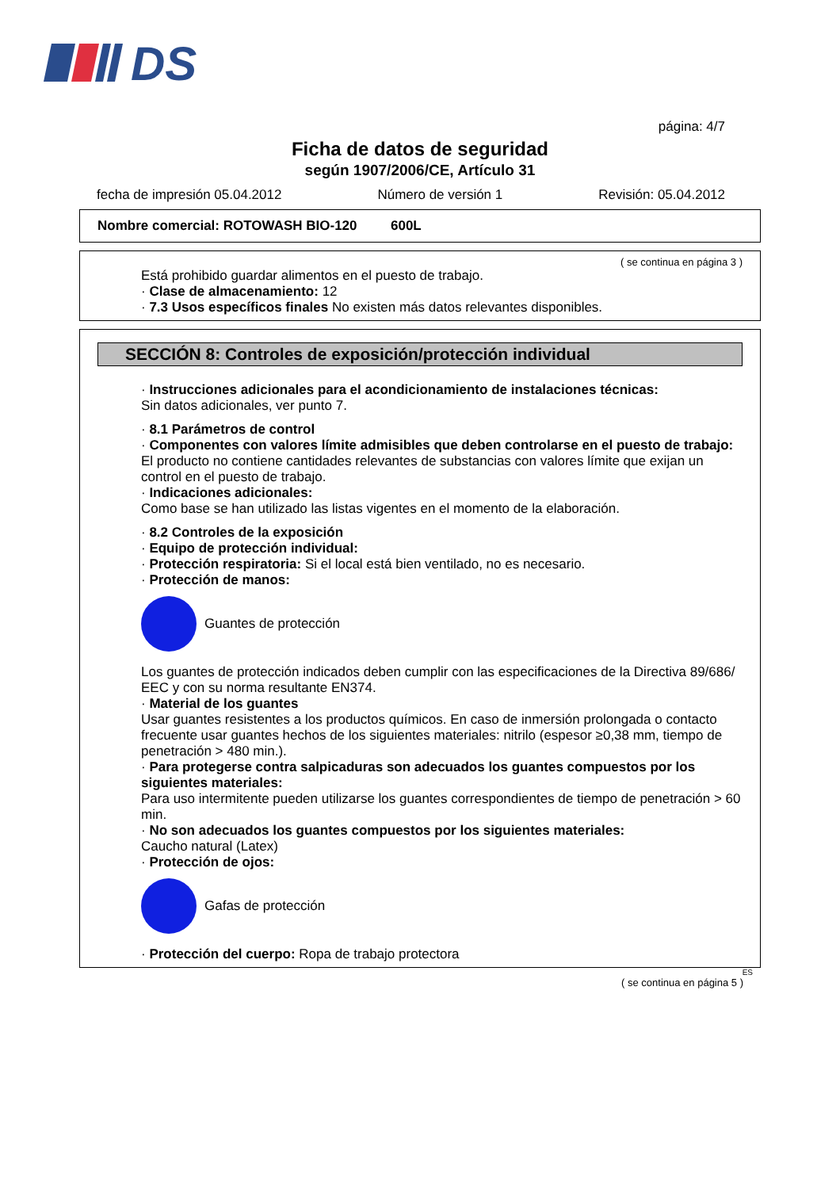DS
página: 4/7
Ficha de datos de seguridad
según 1907/2006/CE, Artículo 31
fecha de impresión 05.04.2012 Número de versión 1 Revisión: 05.04.2012
Nombre comercial: ROTOWASH BIO-120 600L
( se continua en página 3 )
Está prohibido guardar alimentos en el puesto de trabajo.
· Clase de almacenamiento: 12
· 7.3 Usos específicos finales No existen más datos relevantes disponibles.
SECCIÓN 8: Controles de exposición/protección individual
· Instrucciones adicionales para el acondicionamiento de instalaciones técnicas:
Sin datos adicionales, ver punto 7.
· 8.1 Parámetros de control
· Componentes con valores límite admisibles que deben controlarse en el puesto de trabajo:
El producto no contiene cantidades relevantes de substancias con valores límite que exijan un control en el puesto de trabajo.
· Indicaciones adicionales:
Como base se han utilizado las listas vigentes en el momento de la elaboración.
· 8.2 Controles de la exposición
· Equipo de protección individual:
· Protección respiratoria: Si el local está bien ventilado, no es necesario.
· Protección de manos:
Guantes de protección
Los guantes de protección indicados deben cumplir con las especificaciones de la Directiva 89/686/ EEC y con su norma resultante EN374.
· Material de los guantes
Usar guantes resistentes a los productos químicos. En caso de inmersión prolongada o contacto frecuente usar guantes hechos de los siguientes materiales: nitrilo (espesor ≥0,38 mm, tiempo de penetración > 480 min.).
· Para protegerse contra salpicaduras son adecuados los guantes compuestos por los siguientes materiales:
Para uso intermitente pueden utilizarse los guantes correspondientes de tiempo de penetración > 60 min.
· No son adecuados los guantes compuestos por los siguientes materiales:
Caucho natural (Latex)
· Protección de ojos:
Gafas de protección
· Protección del cuerpo: Ropa de trabajo protectora
ES
( se continua en página 5 )